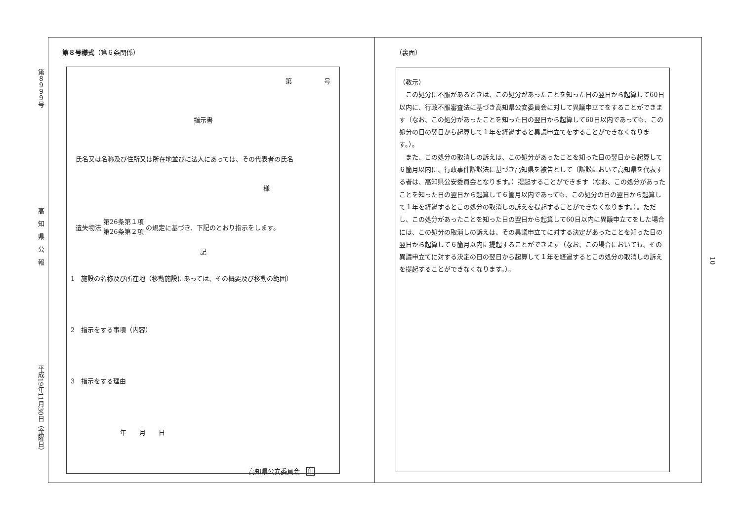第８９９９号 高　知　県　公　報 平成19年11月30日（金曜日）
10
第８号様式（第６条関係）
第　　　　　号
指示書
氏名又は名称及び住所又は所在地並びに法人にあっては、その代表者の氏名
様
遺失物法 第26条第１項
第26条第２項 の規定に基づき、下記のとおり指示をします。
記
1　施設の名称及び所在地（移動施設にあっては、その概要及び移動の範囲）
2　指示をする事項（内容）
3　指示をする理由
年　　月　　日
高知県公安委員会　印
（裏面）
（教示）
　この処分に不服があるときは、この処分があったことを知った日の翌日から起算して60日以内に、行政不服審査法に基づき高知県公安委員会に対して異議申立てをすることができます（なお、この処分があったことを知った日の翌日から起算して60日以内であっても、この処分の日の翌日から起算して１年を経過すると異議申立てをすることができなくなります。）。
　また、この処分の取消しの訴えは、この処分があったことを知った日の翌日から起算して６箇月以内に、行政事件訴訟法に基づき高知県を被告として（訴訟において高知県を代表する者は、高知県公安委員会となります。）提起することができます（なお、この処分があったことを知った日の翌日から起算して６箇月以内であっても、この処分の日の翌日から起算して１年を経過するとこの処分の取消しの訴えを提起することができなくなります。）。ただし、この処分があったことを知った日の翌日から起算して60日以内に異議申立てをした場合には、この処分の取消しの訴えは、その異議申立てに対する決定があったことを知った日の翌日から起算して６箇月以内に提起することができます（なお、この場合においても、その異議申立てに対する決定の日の翌日から起算して１年を経過するとこの処分の取消しの訴えを提起することができなくなります。）。